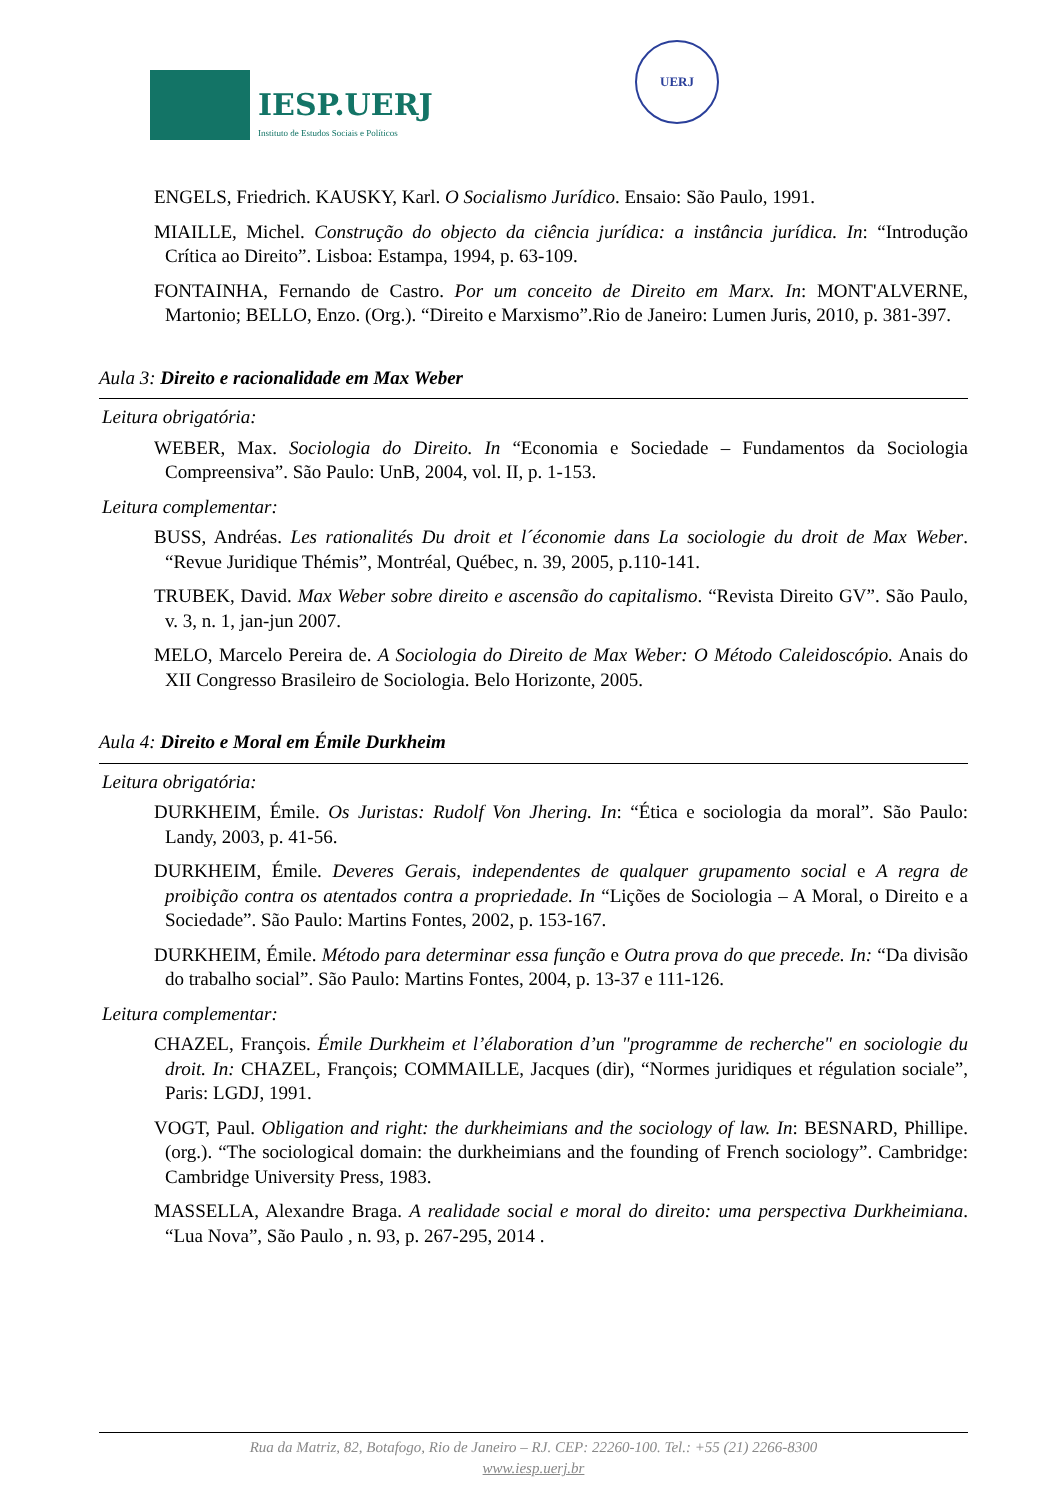IESP.UERJ
Instituto de Estudos Sociais e Políticos
UERJ
ENGELS, Friedrich. KAUSKY, Karl. O Socialismo Jurídico. Ensaio: São Paulo, 1991.
MIAILLE, Michel. Construção do objecto da ciência jurídica: a instância jurídica. In: “Introdução Crítica ao Direito”. Lisboa: Estampa, 1994, p. 63-109.
FONTAINHA, Fernando de Castro. Por um conceito de Direito em Marx. In: MONT'ALVERNE, Martonio; BELLO, Enzo. (Org.). “Direito e Marxismo”.Rio de Janeiro: Lumen Juris, 2010, p. 381-397.
Aula 3: Direito e racionalidade em Max Weber
Leitura obrigatória:
WEBER, Max. Sociologia do Direito. In “Economia e Sociedade – Fundamentos da Sociologia Compreensiva”. São Paulo: UnB, 2004, vol. II, p. 1-153.
Leitura complementar:
BUSS, Andréas. Les rationalités Du droit et l´économie dans La sociologie du droit de Max Weber. “Revue Juridique Thémis”, Montréal, Québec, n. 39, 2005, p.110-141.
TRUBEK, David. Max Weber sobre direito e ascensão do capitalismo. “Revista Direito GV”. São Paulo, v. 3, n. 1, jan-jun 2007.
MELO, Marcelo Pereira de. A Sociologia do Direito de Max Weber: O Método Caleidoscópio. Anais do XII Congresso Brasileiro de Sociologia. Belo Horizonte, 2005.
Aula 4: Direito e Moral em Émile Durkheim
Leitura obrigatória:
DURKHEIM, Émile. Os Juristas: Rudolf Von Jhering. In: “Ética e sociologia da moral”. São Paulo: Landy, 2003, p. 41-56.
DURKHEIM, Émile. Deveres Gerais, independentes de qualquer grupamento social e A regra de proibição contra os atentados contra a propriedade. In “Lições de Sociologia – A Moral, o Direito e a Sociedade”. São Paulo: Martins Fontes, 2002, p. 153-167.
DURKHEIM, Émile. Método para determinar essa função e Outra prova do que precede. In: “Da divisão do trabalho social”. São Paulo: Martins Fontes, 2004, p. 13-37 e 111-126.
Leitura complementar:
CHAZEL, François. Émile Durkheim et l’élaboration d’un "programme de recherche" en sociologie du droit. In: CHAZEL, François; COMMAILLE, Jacques (dir), “Normes juridiques et régulation sociale”, Paris: LGDJ, 1991.
VOGT, Paul. Obligation and right: the durkheimians and the sociology of law. In: BESNARD, Phillipe. (org.). “The sociological domain: the durkheimians and the founding of French sociology”. Cambridge: Cambridge University Press, 1983.
MASSELLA, Alexandre Braga. A realidade social e moral do direito: uma perspectiva Durkheimiana. “Lua Nova”, São Paulo , n. 93, p. 267-295, 2014 .
Rua da Matriz, 82, Botafogo, Rio de Janeiro – RJ. CEP: 22260-100. Tel.: +55 (21) 2266-8300
www.iesp.uerj.br